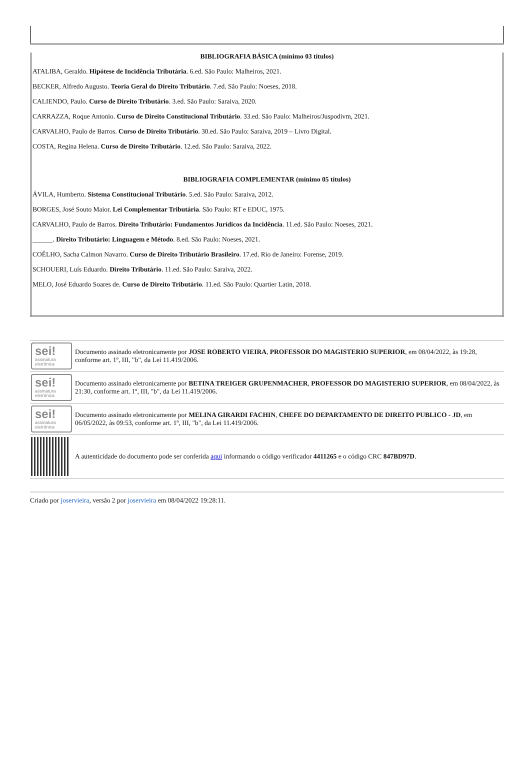BIBLIOGRAFIA BÁSICA (mínimo 03 títulos)
ATALIBA, Geraldo. Hipótese de Incidência Tributária. 6.ed. São Paulo: Malheiros, 2021.
BECKER, Alfredo Augusto. Teoria Geral do Direito Tributário. 7.ed. São Paulo: Noeses, 2018.
CALIENDO, Paulo. Curso de Direito Tributário. 3.ed. São Paulo: Saraiva, 2020.
CARRAZZA, Roque Antonio. Curso de Direito Constitucional Tributário. 33.ed. São Paulo: Malheiros/Juspodivm, 2021.
CARVALHO, Paulo de Barros. Curso de Direito Tributário. 30.ed. São Paulo: Saraiva, 2019 – Livro Digital.
COSTA, Regina Helena. Curso de Direito Tributário. 12.ed. São Paulo: Saraiva, 2022.
BIBLIOGRAFIA COMPLEMENTAR (mínimo 05 títulos)
ÁVILA, Humberto. Sistema Constitucional Tributário. 5.ed. São Paulo: Saraiva, 2012.
BORGES, José Souto Maior. Lei Complementar Tributária. São Paulo: RT e EDUC, 1975.
CARVALHO, Paulo de Barros. Direito Tributário: Fundamentos Jurídicos da Incidência. 11.ed. São Paulo: Noeses, 2021.
______. Direito Tributário: Linguagem e Método. 8.ed. São Paulo: Noeses, 2021.
COÊLHO, Sacha Calmon Navarro. Curso de Direito Tributário Brasileiro. 17.ed. Rio de Janeiro: Forense, 2019.
SCHOUERI, Luís Eduardo. Direito Tributário. 11.ed. São Paulo: Saraiva, 2022.
MELO, José Eduardo Soares de. Curso de Direito Tributário. 11.ed. São Paulo: Quartier Latin, 2018.
| sei! assinatura eletrônica | Documento assinado eletronicamente por JOSE ROBERTO VIEIRA , PROFESSOR DO MAGISTERIO SUPERIOR , em 08/04/2022, às 19:28, conforme art. 1º, III, "b", da Lei 11.419/2006. |
| sei! assinatura eletrônica | Documento assinado eletronicamente por BETINA TREIGER GRUPENMACHER , PROFESSOR DO MAGISTERIO SUPERIOR , em 08/04/2022, às 21:30, conforme art. 1º, III, "b", da Lei 11.419/2006. |
| sei! assinatura eletrônica | Documento assinado eletronicamente por MELINA GIRARDI FACHIN , CHEFE DO DEPARTAMENTO DE DIREITO PUBLICO - JD , em 06/05/2022, às 09:53, conforme art. 1º, III, "b", da Lei 11.419/2006. |
| | A autenticidade do documento pode ser conferida aqui informando o código verificador 4411265 e o código CRC 847BD97D . |
Criado por joservieira, versão 2 por joservieira em 08/04/2022 19:28:11.